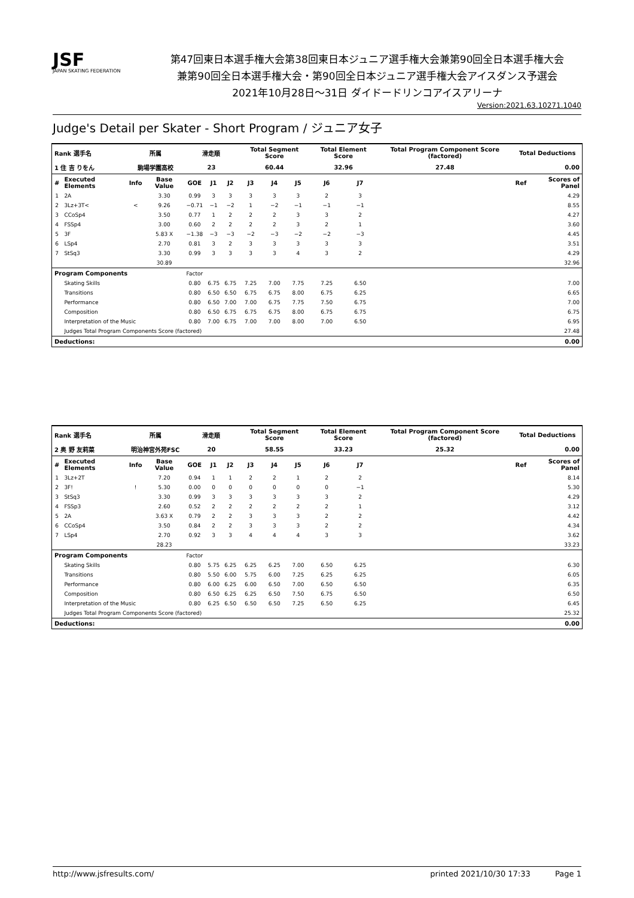JSF
JAPAN SKATING FEDERATION
第47回東日本選手権大会第38回東日本ジュニア選手権大会兼第90回全日本選手権大会
兼第90回全日本選手権大会・第90回全日本ジュニア選手権大会アイスダンス予選会
2021年10月28日～31日 ダイドードリンコアイスアリーナ
Version:2021.63.10271.1040
Judge's Detail per Skater - Short Program / ジュニア女子
| Rank 選手名 | | 所属 | | 滑走順 | | | Total Segment Score | | | Total Element Score | | Total Program Component Score (factored) | | Total Deductions | |
| --- | --- | --- | --- | --- | --- | --- | --- | --- | --- | --- | --- | --- | --- | --- | --- |
| 1 住 吉 りをん | | 駒場学園高校 | | 23 | | | 60.44 | | | 32.96 | | 27.48 | | 0.00 | |
| # | Executed Elements | Info | Base Value | GOE | J1 | J2 | J3 | J4 | J5 | J6 | J7 | | | Ref | Scores of Panel |
| 1 | 2A | | 3.30 | 0.99 | 3 | 3 | 3 | 3 | 3 | 2 | 3 | | | | 4.29 |
| 2 | 3Lz+3T< | < | 9.26 | −0.71 | −1 | −2 | 1 | −2 | −1 | −1 | −1 | | | | 8.55 |
| 3 | CCoSp4 | | 3.50 | 0.77 | 1 | 2 | 2 | 2 | 3 | 3 | 2 | | | | 4.27 |
| 4 | FSSp4 | | 3.00 | 0.60 | 2 | 2 | 2 | 2 | 3 | 2 | 1 | | | | 3.60 |
| 5 | 3F | | 5.83 X | −1.38 | −3 | −3 | −2 | −3 | −2 | −2 | −3 | | | | 4.45 |
| 6 | LSp4 | | 2.70 | 0.81 | 3 | 2 | 3 | 3 | 3 | 3 | 3 | | | | 3.51 |
| 7 | StSq3 | | 3.30 | 0.99 | 3 | 3 | 3 | 3 | 4 | 3 | 2 | | | | 4.29 |
| | | | 30.89 | | | | | | | | | | | | 32.96 |
| Program Components | | | | Factor | | | | | | | | | | | |
| | Skating Skills | | | 0.80 | 6.75 | 6.75 | 7.25 | 7.00 | 7.75 | 7.25 | 6.50 | | | | 7.00 |
| | Transitions | | | 0.80 | 6.50 | 6.50 | 6.75 | 6.75 | 8.00 | 6.75 | 6.25 | | | | 6.65 |
| | Performance | | | 0.80 | 6.50 | 7.00 | 7.00 | 6.75 | 7.75 | 7.50 | 6.75 | | | | 7.00 |
| | Composition | | | 0.80 | 6.50 | 6.75 | 6.75 | 6.75 | 8.00 | 6.75 | 6.75 | | | | 6.75 |
| | Interpretation of the Music | | | 0.80 | 7.00 | 6.75 | 7.00 | 7.00 | 8.00 | 7.00 | 6.50 | | | | 6.95 |
| | Judges Total Program Components Score (factored) | | | | | | | | | | | | | | 27.48 |
| Deductions: | | | | | | | | | | | | | | | 0.00 |
| Rank 選手名 | | 所属 | | 滑走順 | | | Total Segment Score | | | Total Element Score | | Total Program Component Score (factored) | | Total Deductions | |
| --- | --- | --- | --- | --- | --- | --- | --- | --- | --- | --- | --- | --- | --- | --- | --- |
| 2 奥 野 友莉菜 | | 明治神宮外苑FSC | | 20 | | | 58.55 | | | 33.23 | | 25.32 | | 0.00 | |
| # | Executed Elements | Info | Base Value | GOE | J1 | J2 | J3 | J4 | J5 | J6 | J7 | | | Ref | Scores of Panel |
| 1 | 3Lz+2T | | 7.20 | 0.94 | 1 | 1 | 2 | 2 | 1 | 2 | 2 | | | | 8.14 |
| 2 | 3F! | ! | 5.30 | 0.00 | 0 | 0 | 0 | 0 | 0 | 0 | −1 | | | | 5.30 |
| 3 | StSq3 | | 3.30 | 0.99 | 3 | 3 | 3 | 3 | 3 | 3 | 2 | | | | 4.29 |
| 4 | FSSp3 | | 2.60 | 0.52 | 2 | 2 | 2 | 2 | 2 | 2 | 1 | | | | 3.12 |
| 5 | 2A | | 3.63 X | 0.79 | 2 | 2 | 3 | 3 | 3 | 2 | 2 | | | | 4.42 |
| 6 | CCoSp4 | | 3.50 | 0.84 | 2 | 2 | 3 | 3 | 3 | 2 | 2 | | | | 4.34 |
| 7 | LSp4 | | 2.70 | 0.92 | 3 | 3 | 4 | 4 | 4 | 3 | 3 | | | | 3.62 |
| | | | 28.23 | | | | | | | | | | | | 33.23 |
| Program Components | | | | Factor | | | | | | | | | | | |
| | Skating Skills | | | 0.80 | 5.75 | 6.25 | 6.25 | 6.25 | 7.00 | 6.50 | 6.25 | | | | 6.30 |
| | Transitions | | | 0.80 | 5.50 | 6.00 | 5.75 | 6.00 | 7.25 | 6.25 | 6.25 | | | | 6.05 |
| | Performance | | | 0.80 | 6.00 | 6.25 | 6.00 | 6.50 | 7.00 | 6.50 | 6.50 | | | | 6.35 |
| | Composition | | | 0.80 | 6.50 | 6.25 | 6.25 | 6.50 | 7.50 | 6.75 | 6.50 | | | | 6.50 |
| | Interpretation of the Music | | | 0.80 | 6.25 | 6.50 | 6.50 | 6.50 | 7.25 | 6.50 | 6.25 | | | | 6.45 |
| | Judges Total Program Components Score (factored) | | | | | | | | | | | | | | 25.32 |
| Deductions: | | | | | | | | | | | | | | | 0.00 |
http://www.jsfresults.com/ printed 2021/10/30 17:33 Page 1